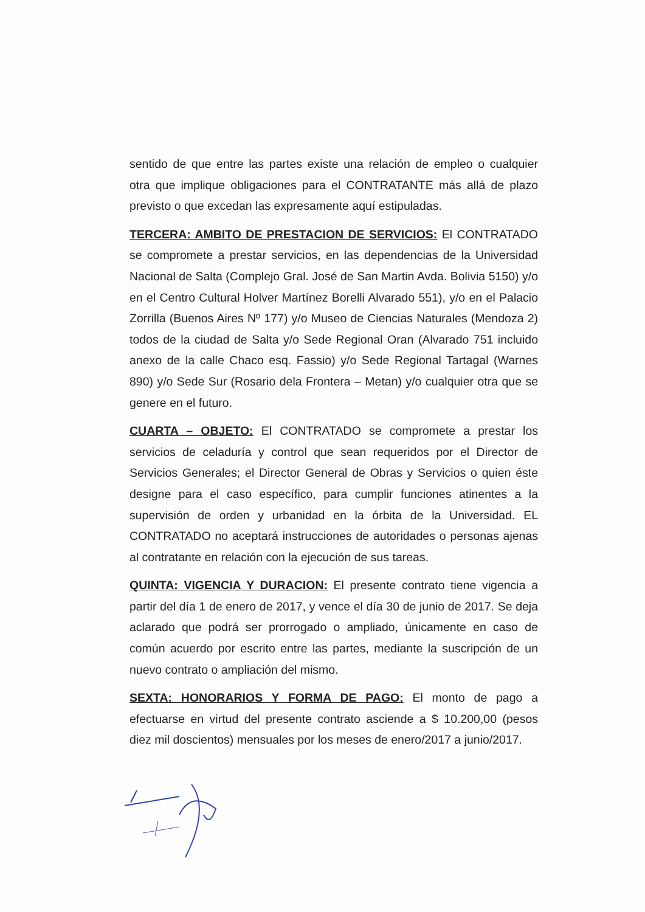sentido de que entre las partes existe una relación de empleo o cualquier otra que implique obligaciones para el CONTRATANTE más allá de plazo previsto o que excedan las expresamente aquí estipuladas.
TERCERA: AMBITO DE PRESTACION DE SERVICIOS: El CONTRATADO se compromete a prestar servicios, en las dependencias de la Universidad Nacional de Salta (Complejo Gral. José de San Martin Avda. Bolivia 5150) y/o en el Centro Cultural Holver Martínez Borelli Alvarado 551), y/o en el Palacio Zorrilla (Buenos Aires Nº 177) y/o Museo de Ciencias Naturales (Mendoza 2) todos de la ciudad de Salta y/o Sede Regional Oran (Alvarado 751 incluido anexo de la calle Chaco esq. Fassio) y/o Sede Regional Tartagal (Warnes 890) y/o Sede Sur (Rosario dela Frontera – Metan) y/o cualquier otra que se genere en el futuro.
CUARTA – OBJETO: El CONTRATADO se compromete a prestar los servicios de celaduría y control que sean requeridos por el Director de Servicios Generales; el Director General de Obras y Servicios o quien éste designe para el caso específico, para cumplir funciones atinentes a la supervisión de orden y urbanidad en la órbita de la Universidad. EL CONTRATADO no aceptará instrucciones de autoridades o personas ajenas al contratante en relación con la ejecución de sus tareas.
QUINTA: VIGENCIA Y DURACION: El presente contrato tiene vigencia a partir del día 1 de enero de 2017, y vence el día 30 de junio de 2017. Se deja aclarado que podrá ser prorrogado o ampliado, únicamente en caso de común acuerdo por escrito entre las partes, mediante la suscripción de un nuevo contrato o ampliación del mismo.
SEXTA: HONORARIOS Y FORMA DE PAGO: El monto de pago a efectuarse en virtud del presente contrato asciende a $ 10.200,00 (pesos diez mil doscientos) mensuales por los meses de enero/2017 a junio/2017.